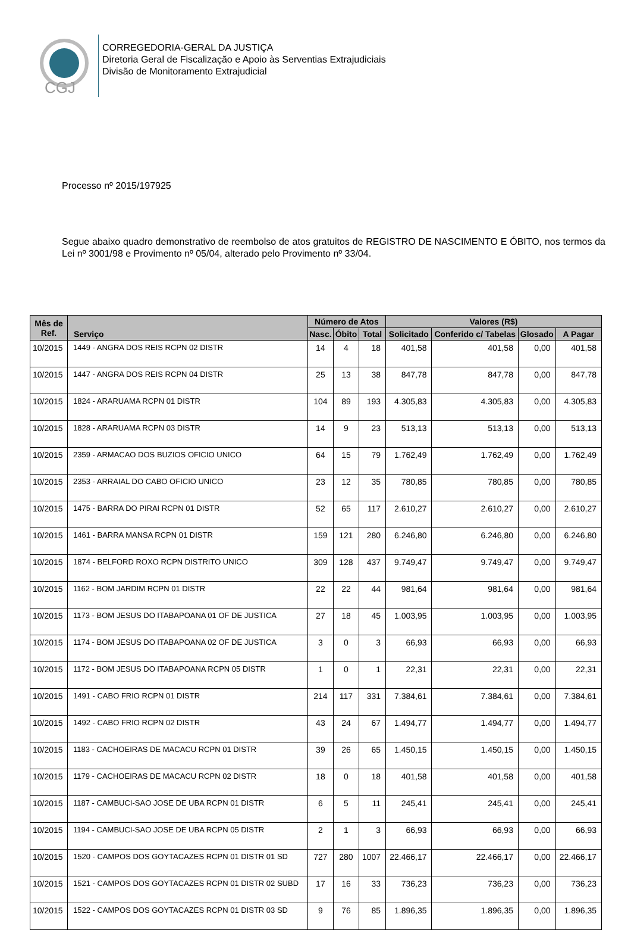CGJ
CORREGEDORIA-GERAL DA JUSTIÇA
Diretoria Geral de Fiscalização e Apoio às Serventias Extrajudiciais
Divisão de Monitoramento Extrajudicial
Processo nº 2015/197925
Segue abaixo quadro demonstrativo de reembolso de atos gratuitos de REGISTRO DE NASCIMENTO E ÓBITO, nos termos da Lei nº 3001/98 e Provimento nº 05/04, alterado pelo Provimento nº 33/04.
| Mês de Ref. | Serviço | Número de Atos | | | Valores (R$) | | | |
| --- | --- | --- | --- | --- | --- | --- | --- | --- |
| | | Nasc. | Óbito | Total | Solicitado | Conferido c/ Tabelas | Glosado | A Pagar |
| 10/2015 | 1449 - ANGRA DOS REIS RCPN 02 DISTR | 14 | 4 | 18 | 401,58 | 401,58 | 0,00 | 401,58 |
| 10/2015 | 1447 - ANGRA DOS REIS RCPN 04 DISTR | 25 | 13 | 38 | 847,78 | 847,78 | 0,00 | 847,78 |
| 10/2015 | 1824 - ARARUAMA RCPN 01 DISTR | 104 | 89 | 193 | 4.305,83 | 4.305,83 | 0,00 | 4.305,83 |
| 10/2015 | 1828 - ARARUAMA RCPN 03 DISTR | 14 | 9 | 23 | 513,13 | 513,13 | 0,00 | 513,13 |
| 10/2015 | 2359 - ARMACAO DOS BUZIOS OFICIO UNICO | 64 | 15 | 79 | 1.762,49 | 1.762,49 | 0,00 | 1.762,49 |
| 10/2015 | 2353 - ARRAIAL DO CABO OFICIO UNICO | 23 | 12 | 35 | 780,85 | 780,85 | 0,00 | 780,85 |
| 10/2015 | 1475 - BARRA DO PIRAI RCPN 01 DISTR | 52 | 65 | 117 | 2.610,27 | 2.610,27 | 0,00 | 2.610,27 |
| 10/2015 | 1461 - BARRA MANSA RCPN 01 DISTR | 159 | 121 | 280 | 6.246,80 | 6.246,80 | 0,00 | 6.246,80 |
| 10/2015 | 1874 - BELFORD ROXO RCPN DISTRITO UNICO | 309 | 128 | 437 | 9.749,47 | 9.749,47 | 0,00 | 9.749,47 |
| 10/2015 | 1162 - BOM JARDIM RCPN 01 DISTR | 22 | 22 | 44 | 981,64 | 981,64 | 0,00 | 981,64 |
| 10/2015 | 1173 - BOM JESUS DO ITABAPOANA 01 OF DE JUSTICA | 27 | 18 | 45 | 1.003,95 | 1.003,95 | 0,00 | 1.003,95 |
| 10/2015 | 1174 - BOM JESUS DO ITABAPOANA 02 OF DE JUSTICA | 3 | 0 | 3 | 66,93 | 66,93 | 0,00 | 66,93 |
| 10/2015 | 1172 - BOM JESUS DO ITABAPOANA RCPN 05 DISTR | 1 | 0 | 1 | 22,31 | 22,31 | 0,00 | 22,31 |
| 10/2015 | 1491 - CABO FRIO RCPN 01 DISTR | 214 | 117 | 331 | 7.384,61 | 7.384,61 | 0,00 | 7.384,61 |
| 10/2015 | 1492 - CABO FRIO RCPN 02 DISTR | 43 | 24 | 67 | 1.494,77 | 1.494,77 | 0,00 | 1.494,77 |
| 10/2015 | 1183 - CACHOEIRAS DE MACACU RCPN 01 DISTR | 39 | 26 | 65 | 1.450,15 | 1.450,15 | 0,00 | 1.450,15 |
| 10/2015 | 1179 - CACHOEIRAS DE MACACU RCPN 02 DISTR | 18 | 0 | 18 | 401,58 | 401,58 | 0,00 | 401,58 |
| 10/2015 | 1187 - CAMBUCI-SAO JOSE DE UBA RCPN 01 DISTR | 6 | 5 | 11 | 245,41 | 245,41 | 0,00 | 245,41 |
| 10/2015 | 1194 - CAMBUCI-SAO JOSE DE UBA RCPN 05 DISTR | 2 | 1 | 3 | 66,93 | 66,93 | 0,00 | 66,93 |
| 10/2015 | 1520 - CAMPOS DOS GOYTACAZES RCPN 01 DISTR 01 SD | 727 | 280 | 1007 | 22.466,17 | 22.466,17 | 0,00 | 22.466,17 |
| 10/2015 | 1521 - CAMPOS DOS GOYTACAZES RCPN 01 DISTR 02 SUBD | 17 | 16 | 33 | 736,23 | 736,23 | 0,00 | 736,23 |
| 10/2015 | 1522 - CAMPOS DOS GOYTACAZES RCPN 01 DISTR 03 SD | 9 | 76 | 85 | 1.896,35 | 1.896,35 | 0,00 | 1.896,35 |